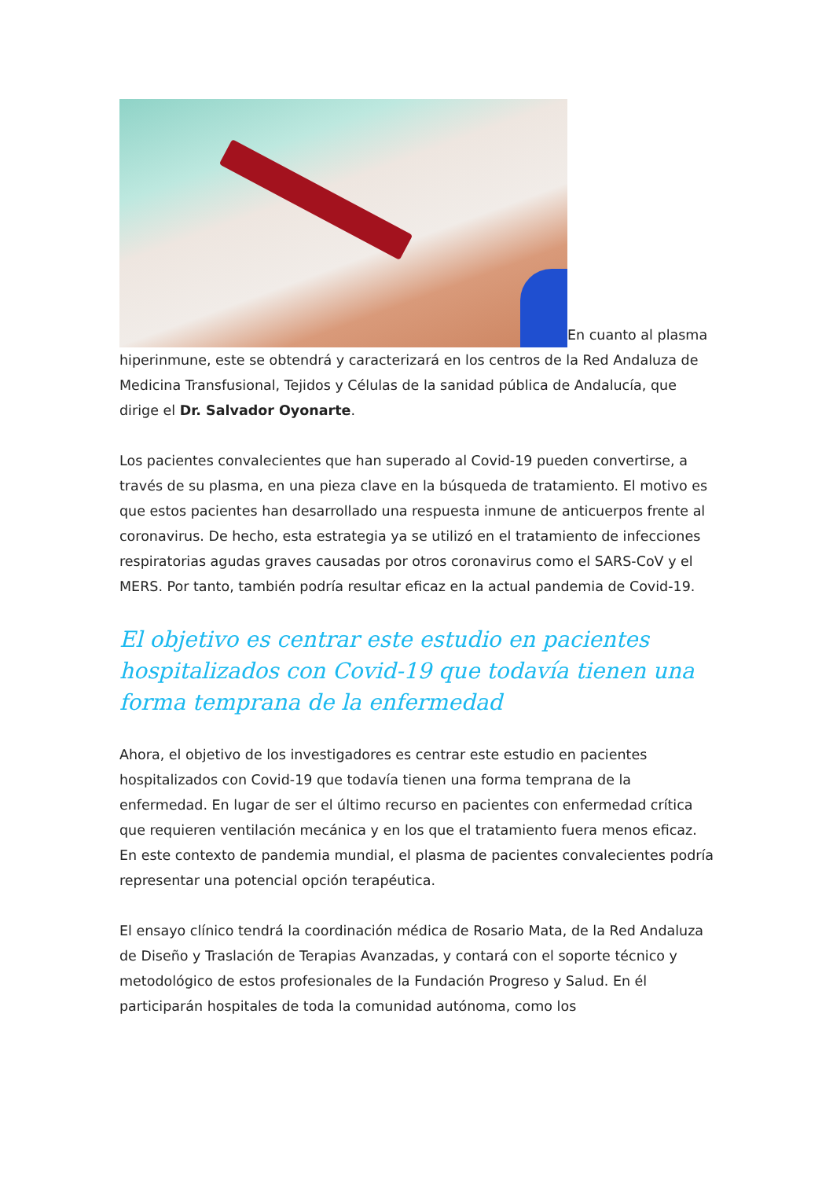En cuanto al plasma hiperinmune, este se obtendrá y caracterizará en los centros de la Red Andaluza de Medicina Transfusional, Tejidos y Células de la sanidad pública de Andalucía, que dirige el Dr. Salvador Oyonarte.
Los pacientes convalecientes que han superado al Covid-19 pueden convertirse, a través de su plasma, en una pieza clave en la búsqueda de tratamiento. El motivo es que estos pacientes han desarrollado una respuesta inmune de anticuerpos frente al coronavirus. De hecho, esta estrategia ya se utilizó en el tratamiento de infecciones respiratorias agudas graves causadas por otros coronavirus como el SARS-CoV y el MERS. Por tanto, también podría resultar eficaz en la actual pandemia de Covid-19.
El objetivo es centrar este estudio en pacientes hospitalizados con Covid-19 que todavía tienen una forma temprana de la enfermedad
Ahora, el objetivo de los investigadores es centrar este estudio en pacientes hospitalizados con Covid-19 que todavía tienen una forma temprana de la enfermedad. En lugar de ser el último recurso en pacientes con enfermedad crítica que requieren ventilación mecánica y en los que el tratamiento fuera menos eficaz. En este contexto de pandemia mundial, el plasma de pacientes convalecientes podría representar una potencial opción terapéutica.
El ensayo clínico tendrá la coordinación médica de Rosario Mata, de la Red Andaluza de Diseño y Traslación de Terapias Avanzadas, y contará con el soporte técnico y metodológico de estos profesionales de la Fundación Progreso y Salud. En él participarán hospitales de toda la comunidad autónoma, como los